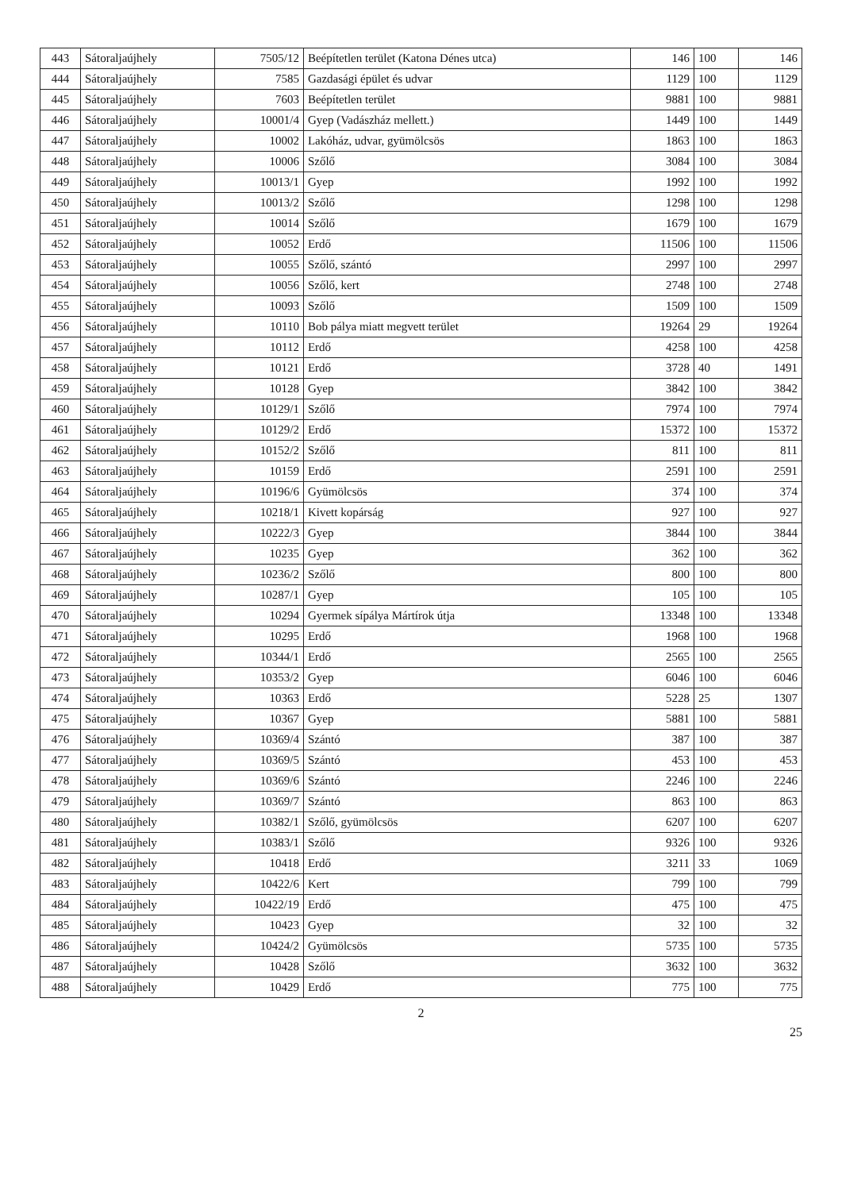| 443 | Sátoraljaújhely | 7505/12 | Beépítetlen terület (Katona Dénes utca) | 146 | 100 | 146 |
| 444 | Sátoraljaújhely | 7585 | Gazdasági épület és udvar | 1129 | 100 | 1129 |
| 445 | Sátoraljaújhely | 7603 | Beépítetlen terület | 9881 | 100 | 9881 |
| 446 | Sátoraljaújhely | 10001/4 | Gyep (Vadászház mellett.) | 1449 | 100 | 1449 |
| 447 | Sátoraljaújhely | 10002 | Lakóház, udvar, gyümölcsös | 1863 | 100 | 1863 |
| 448 | Sátoraljaújhely | 10006 | Szőlő | 3084 | 100 | 3084 |
| 449 | Sátoraljaújhely | 10013/1 | Gyep | 1992 | 100 | 1992 |
| 450 | Sátoraljaújhely | 10013/2 | Szőlő | 1298 | 100 | 1298 |
| 451 | Sátoraljaújhely | 10014 | Szőlő | 1679 | 100 | 1679 |
| 452 | Sátoraljaújhely | 10052 | Erdő | 11506 | 100 | 11506 |
| 453 | Sátoraljaújhely | 10055 | Szőlő, szántó | 2997 | 100 | 2997 |
| 454 | Sátoraljaújhely | 10056 | Szőlő, kert | 2748 | 100 | 2748 |
| 455 | Sátoraljaújhely | 10093 | Szőlő | 1509 | 100 | 1509 |
| 456 | Sátoraljaújhely | 10110 | Bob pálya miatt megvett terület | 19264 | 29 | 19264 |
| 457 | Sátoraljaújhely | 10112 | Erdő | 4258 | 100 | 4258 |
| 458 | Sátoraljaújhely | 10121 | Erdő | 3728 | 40 | 1491 |
| 459 | Sátoraljaújhely | 10128 | Gyep | 3842 | 100 | 3842 |
| 460 | Sátoraljaújhely | 10129/1 | Szőlő | 7974 | 100 | 7974 |
| 461 | Sátoraljaújhely | 10129/2 | Erdő | 15372 | 100 | 15372 |
| 462 | Sátoraljaújhely | 10152/2 | Szőlő | 811 | 100 | 811 |
| 463 | Sátoraljaújhely | 10159 | Erdő | 2591 | 100 | 2591 |
| 464 | Sátoraljaújhely | 10196/6 | Gyümölcsös | 374 | 100 | 374 |
| 465 | Sátoraljaújhely | 10218/1 | Kivett kopárság | 927 | 100 | 927 |
| 466 | Sátoraljaújhely | 10222/3 | Gyep | 3844 | 100 | 3844 |
| 467 | Sátoraljaújhely | 10235 | Gyep | 362 | 100 | 362 |
| 468 | Sátoraljaújhely | 10236/2 | Szőlő | 800 | 100 | 800 |
| 469 | Sátoraljaújhely | 10287/1 | Gyep | 105 | 100 | 105 |
| 470 | Sátoraljaújhely | 10294 | Gyermek sípálya Mártírok útja | 13348 | 100 | 13348 |
| 471 | Sátoraljaújhely | 10295 | Erdő | 1968 | 100 | 1968 |
| 472 | Sátoraljaújhely | 10344/1 | Erdő | 2565 | 100 | 2565 |
| 473 | Sátoraljaújhely | 10353/2 | Gyep | 6046 | 100 | 6046 |
| 474 | Sátoraljaújhely | 10363 | Erdő | 5228 | 25 | 1307 |
| 475 | Sátoraljaújhely | 10367 | Gyep | 5881 | 100 | 5881 |
| 476 | Sátoraljaújhely | 10369/4 | Szántó | 387 | 100 | 387 |
| 477 | Sátoraljaújhely | 10369/5 | Szántó | 453 | 100 | 453 |
| 478 | Sátoraljaújhely | 10369/6 | Szántó | 2246 | 100 | 2246 |
| 479 | Sátoraljaújhely | 10369/7 | Szántó | 863 | 100 | 863 |
| 480 | Sátoraljaújhely | 10382/1 | Szőlő, gyümölcsös | 6207 | 100 | 6207 |
| 481 | Sátoraljaújhely | 10383/1 | Szőlő | 9326 | 100 | 9326 |
| 482 | Sátoraljaújhely | 10418 | Erdő | 3211 | 33 | 1069 |
| 483 | Sátoraljaújhely | 10422/6 | Kert | 799 | 100 | 799 |
| 484 | Sátoraljaújhely | 10422/19 | Erdő | 475 | 100 | 475 |
| 485 | Sátoraljaújhely | 10423 | Gyep | 32 | 100 | 32 |
| 486 | Sátoraljaújhely | 10424/2 | Gyümölcsös | 5735 | 100 | 5735 |
| 487 | Sátoraljaújhely | 10428 | Szőlő | 3632 | 100 | 3632 |
| 488 | Sátoraljaújhely | 10429 | Erdő | 775 | 100 | 775 |
2
25